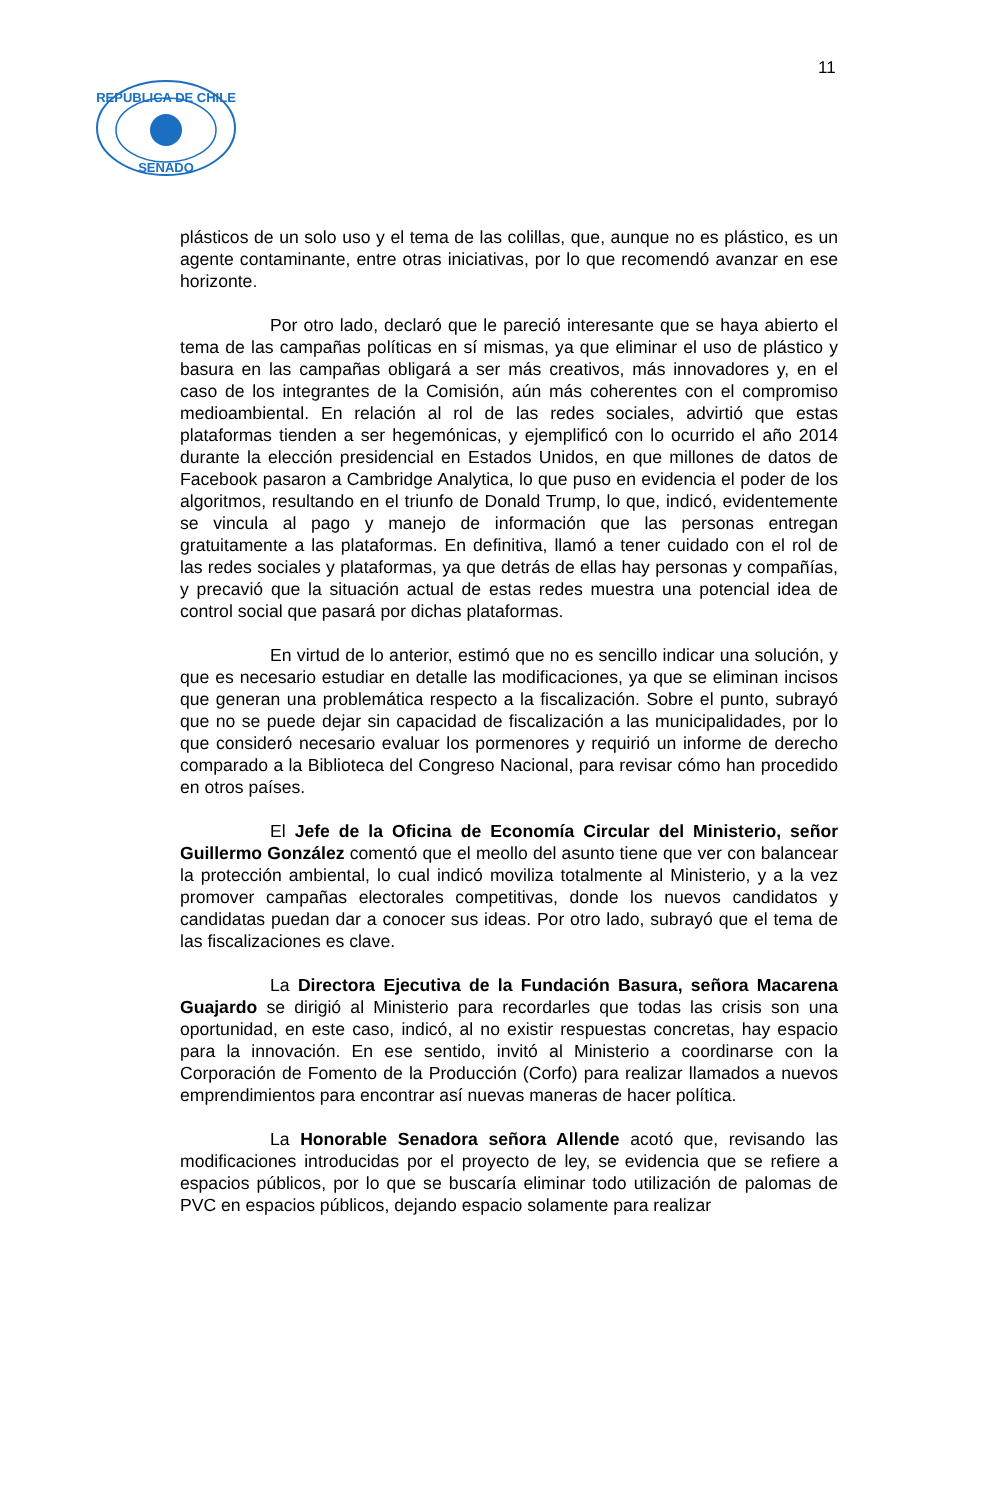11
REPUBLICA DE CHILE
SENADO
plásticos de un solo uso y el tema de las colillas, que, aunque no es plástico, es un agente contaminante, entre otras iniciativas, por lo que recomendó avanzar en ese horizonte.
Por otro lado, declaró que le pareció interesante que se haya abierto el tema de las campañas políticas en sí mismas, ya que eliminar el uso de plástico y basura en las campañas obligará a ser más creativos, más innovadores y, en el caso de los integrantes de la Comisión, aún más coherentes con el compromiso medioambiental. En relación al rol de las redes sociales, advirtió que estas plataformas tienden a ser hegemónicas, y ejemplificó con lo ocurrido el año 2014 durante la elección presidencial en Estados Unidos, en que millones de datos de Facebook pasaron a Cambridge Analytica, lo que puso en evidencia el poder de los algoritmos, resultando en el triunfo de Donald Trump, lo que, indicó, evidentemente se vincula al pago y manejo de información que las personas entregan gratuitamente a las plataformas. En definitiva, llamó a tener cuidado con el rol de las redes sociales y plataformas, ya que detrás de ellas hay personas y compañías, y precavió que la situación actual de estas redes muestra una potencial idea de control social que pasará por dichas plataformas.
En virtud de lo anterior, estimó que no es sencillo indicar una solución, y que es necesario estudiar en detalle las modificaciones, ya que se eliminan incisos que generan una problemática respecto a la fiscalización. Sobre el punto, subrayó que no se puede dejar sin capacidad de fiscalización a las municipalidades, por lo que consideró necesario evaluar los pormenores y requirió un informe de derecho comparado a la Biblioteca del Congreso Nacional, para revisar cómo han procedido en otros países.
El Jefe de la Oficina de Economía Circular del Ministerio, señor Guillermo González comentó que el meollo del asunto tiene que ver con balancear la protección ambiental, lo cual indicó moviliza totalmente al Ministerio, y a la vez promover campañas electorales competitivas, donde los nuevos candidatos y candidatas puedan dar a conocer sus ideas. Por otro lado, subrayó que el tema de las fiscalizaciones es clave.
La Directora Ejecutiva de la Fundación Basura, señora Macarena Guajardo se dirigió al Ministerio para recordarles que todas las crisis son una oportunidad, en este caso, indicó, al no existir respuestas concretas, hay espacio para la innovación. En ese sentido, invitó al Ministerio a coordinarse con la Corporación de Fomento de la Producción (Corfo) para realizar llamados a nuevos emprendimientos para encontrar así nuevas maneras de hacer política.
La Honorable Senadora señora Allende acotó que, revisando las modificaciones introducidas por el proyecto de ley, se evidencia que se refiere a espacios públicos, por lo que se buscaría eliminar todo utilización de palomas de PVC en espacios públicos, dejando espacio solamente para realizar